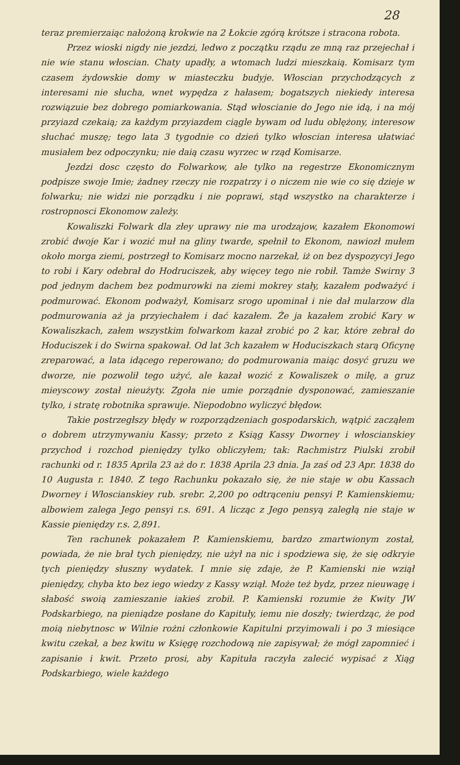28
teraz premierzaiąc nałożoną krokwie na 2 Łokcie zgórą krótsze i stracona robota.
Przez wioski nigdy nie jezdzi, ledwo z początku rządu ze mną raz przejechał i nie wie stanu włoscian. Chaty upadły, a wtomach ludzi mieszkaią. Komisarz tym czasem żydowskie domy w miasteczku budyje. Włoscian przychodzących z interesami nie słucha, wnet wypędza z hałasem; bogatszych niekiedy interesa rozwiązuie bez dobrego pomiarkowania. Stąd włoscianie do Jego nie idą, i na mój przyiazd czekaią; za każdym przyiazdem ciągle bywam od ludu oblężony, interesow słuchać muszę; tego lata 3 tygodnie co dzień tylko włoscian interesa ułatwiać musiałem bez odpoczynku; nie daią czasu wyrzec w rząd Komisarze.
Jezdzi dosc często do Folwarkow, ale tylko na regestrze Ekonomicznym podpisze swoje Imie; żadney rzeczy nie rozpatrzy i o niczem nie wie co się dzieje w folwarku; nie widzi nie porządku i nie poprawi, stąd wszystko na charakterze i rostropnosci Ekonomow zależy.
Kowaliszki Folwark dla złey uprawy nie ma urodzajow, kazałem Ekonomowi zrobić dwoje Kar i wozić muł na gliny twarde, spełnił to Ekonom, nawiozł mułem około morga ziemi, postrzegł to Komisarz mocno narzekał, iż on bez dyspozycyi Jego to robi i Kary odebrał do Hodruciszek, aby więcey tego nie robił. Tamże Swirny 3 pod jednym dachem bez podmurowki na ziemi mokrey stały, kazałem podważyć i podmurować. Ekonom podważył, Komisarz srogo upominał i nie dał mularzow dla podmurowania aż ja przyiechałem i dać kazałem. Że ja kazałem zrobić Kary w Kowaliszkach, załem wszystkim folwarkom kazał zrobić po 2 kar, które zebrał do Hoduciszek i do Swirna spakował. Od lat 3ch kazałem w Hoduciszkach starą Oficynę zreparować, a lata idącego reperowano; do podmurowania maiąc dosyć gruzu we dworze, nie pozwolił tego użyć, ale kazał wozić z Kowaliszek o milę, a gruz mieyscowy został nieużyty. Zgoła nie umie porządnie dysponować, zamieszanie tylko, i stratę robotnika sprawuje. Niepodobno wyliczyć błędow.
Takie postrzegłszy błędy w rozporządzeniach gospodarskich, wątpić zacząłem o dobrem utrzymywaniu Kassy; przeto z Ksiąg Kassy Dworney i włoscianskiey przychod i rozchod pieniędzy tylko obliczyłem; tak: Rachmistrz Piulski zrobił rachunki od r. 1835 Aprila 23 aż do r. 1838 Aprila 23 dnia. Ja zaś od 23 Apr. 1838 do 10 Augusta r. 1840. Z tego Rachunku pokazało się, że nie staje w obu Kassach Dworney i Włoscianskiey rub. srebr. 2,200 po odtrąceniu pensyi P. Kamienskiemu; albowiem zalega Jego pensyi r.s. 691. A licząc z Jego pensyą zaległą nie staje w Kassie pieniędzy r.s. 2,891.
Ten rachunek pokazałem P. Kamienskiemu, bardzo zmartwionym został, powiada, że nie brał tych pieniędzy, nie użył na nic i spodziewa się, że się odkryie tych pieniędzy słuszny wydatek. I mnie się zdaje, że P. Kamienski nie wziął pieniędzy, chyba kto bez iego wiedzy z Kassy wziął. Może też bydz, przez nieuwagę i słabość swoią zamieszanie iakieś zrobił. P. Kamienski rozumie że Kwity JW Podskarbiego, na pieniądze posłane do Kapituły, iemu nie doszły; twierdząc, że pod moią niebytnosc w Wilnie rożni członkowie Kapitulni przyimowali i po 3 miesiące kwitu czekał, a bez kwitu w Księgę rozchodową nie zapisywał; że mógł zapomnieć i zapisanie i kwit. Przeto prosi, aby Kapituła raczyła zalecić wypisać z Xiąg Podskarbiego, wiele każdego